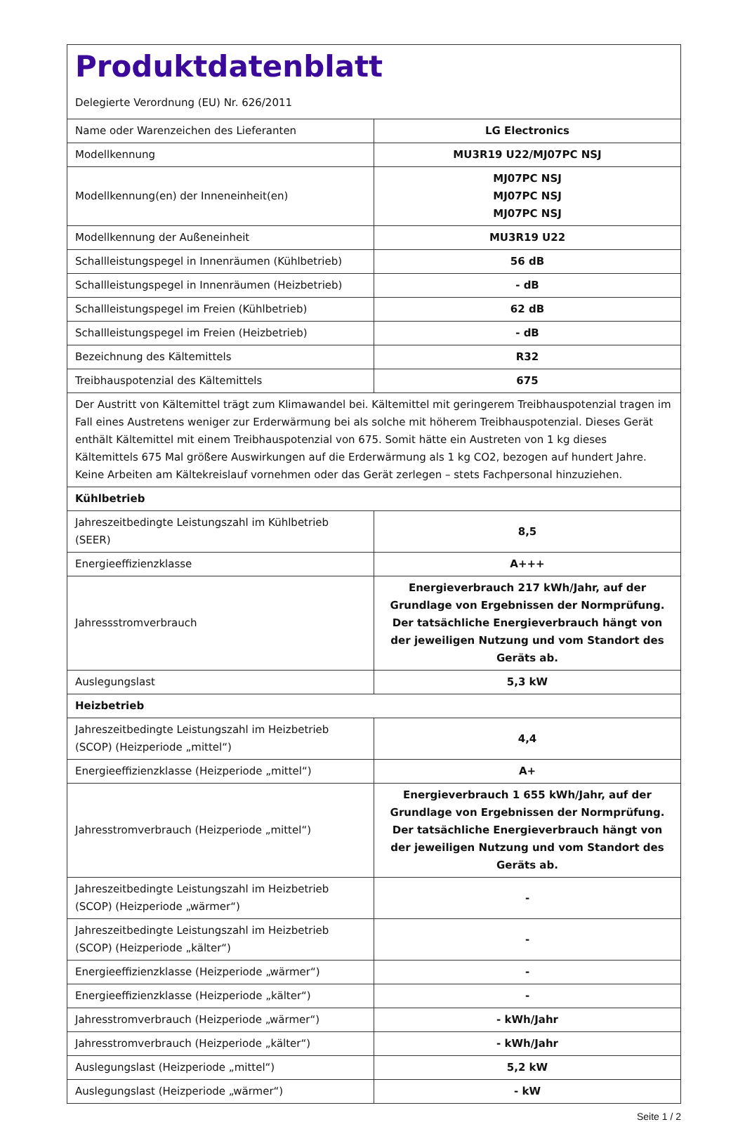| Produktdatenblatt Delegierte Verordnung (EU) Nr. 626/2011 | |
| Name oder Warenzeichen des Lieferanten | LG Electronics |
| Modellkennung | MU3R19 U22/MJ07PC NSJ |
| Modellkennung(en) der Inneneinheit(en) | MJ07PC NSJ MJ07PC NSJ MJ07PC NSJ |
| Modellkennung der Außeneinheit | MU3R19 U22 |
| Schallleistungspegel in Innenräumen (Kühlbetrieb) | 56 dB |
| Schallleistungspegel in Innenräumen (Heizbetrieb) | - dB |
| Schallleistungspegel im Freien (Kühlbetrieb) | 62 dB |
| Schallleistungspegel im Freien (Heizbetrieb) | - dB |
| Bezeichnung des Kältemittels | R32 |
| Treibhauspotenzial des Kältemittels | 675 |
| Der Austritt von Kältemittel trägt zum Klimawandel bei. Kältemittel mit geringerem Treibhauspotenzial tragen im Fall eines Austretens weniger zur Erderwärmung bei als solche mit höherem Treibhauspotenzial. Dieses Gerät enthält Kältemittel mit einem Treibhauspotenzial von 675. Somit hätte ein Austreten von 1 kg dieses Kältemittels 675 Mal größere Auswirkungen auf die Erderwärmung als 1 kg CO2, bezogen auf hundert Jahre. Keine Arbeiten am Kältekreislauf vornehmen oder das Gerät zerlegen – stets Fachpersonal hinzuziehen. | |
| Kühlbetrieb | |
| Jahreszeitbedingte Leistungszahl im Kühlbetrieb (SEER) | 8,5 |
| Energieeffizienzklasse | A+++ |
| Jahressstromverbrauch | Energieverbrauch 217 kWh/Jahr, auf der Grundlage von Ergebnissen der Normprüfung. Der tatsächliche Energieverbrauch hängt von der jeweiligen Nutzung und vom Standort des Geräts ab. |
| Auslegungslast | 5,3 kW |
| Heizbetrieb | |
| Jahreszeitbedingte Leistungszahl im Heizbetrieb (SCOP) (Heizperiode „mittel“) | 4,4 |
| Energieeffizienzklasse (Heizperiode „mittel“) | A+ |
| Jahresstromverbrauch (Heizperiode „mittel“) | Energieverbrauch 1 655 kWh/Jahr, auf der Grundlage von Ergebnissen der Normprüfung. Der tatsächliche Energieverbrauch hängt von der jeweiligen Nutzung und vom Standort des Geräts ab. |
| Jahreszeitbedingte Leistungszahl im Heizbetrieb (SCOP) (Heizperiode „wärmer“) | - |
| Jahreszeitbedingte Leistungszahl im Heizbetrieb (SCOP) (Heizperiode „kälter“) | - |
| Energieeffizienzklasse (Heizperiode „wärmer“) | - |
| Energieeffizienzklasse (Heizperiode „kälter“) | - |
| Jahresstromverbrauch (Heizperiode „wärmer“) | - kWh/Jahr |
| Jahresstromverbrauch (Heizperiode „kälter“) | - kWh/Jahr |
| Auslegungslast (Heizperiode „mittel“) | 5,2 kW |
| Auslegungslast (Heizperiode „wärmer“) | - kW |
Seite 1 / 2